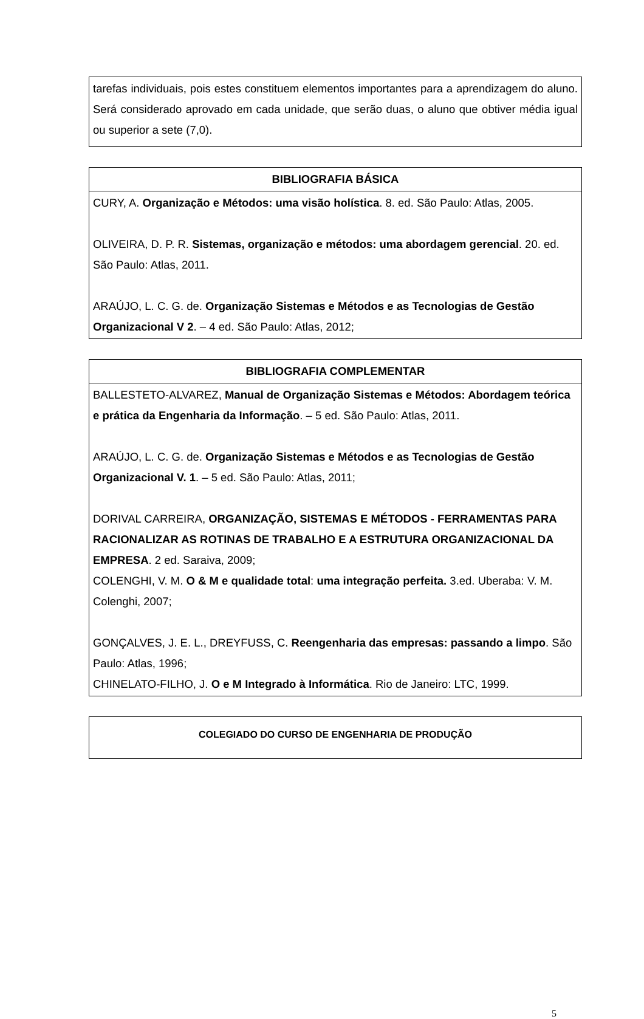| tarefas individuais, pois estes constituem elementos importantes para a aprendizagem do aluno. Será considerado aprovado em cada unidade, que serão duas, o aluno que obtiver média igual ou superior a sete (7,0). |
| BIBLIOGRAFIA BÁSICA |
| --- |
| CURY, A. Organização e Métodos: uma visão holística . 8. ed. São Paulo: Atlas, 2005. OLIVEIRA, D. P. R. Sistemas, organização e métodos: uma abordagem gerencial . 20. ed. São Paulo: Atlas, 2011. ARAÚJO, L. C. G. de. Organização Sistemas e Métodos e as Tecnologias de Gestão Organizacional V 2 . – 4 ed. São Paulo: Atlas, 2012; |
| BIBLIOGRAFIA COMPLEMENTAR |
| --- |
| BALLESTETO-ALVAREZ, Manual de Organização Sistemas e Métodos: Abordagem teórica e prática da Engenharia da Informação . – 5 ed. São Paulo: Atlas, 2011. ARAÚJO, L. C. G. de. Organização Sistemas e Métodos e as Tecnologias de Gestão Organizacional V. 1 . – 5 ed. São Paulo: Atlas, 2011; DORIVAL CARREIRA, ORGANIZAÇÃO, SISTEMAS E MÉTODOS - FERRAMENTAS PARA RACIONALIZAR AS ROTINAS DE TRABALHO E A ESTRUTURA ORGANIZACIONAL DA EMPRESA . 2 ed. Saraiva, 2009; COLENGHI, V. M. O & M e qualidade total : uma integração perfeita. 3.ed. Uberaba: V. M. Colenghi, 2007; GONÇALVES, J. E. L., DREYFUSS, C. Reengenharia das empresas: passando a limpo . São Paulo: Atlas, 1996; CHINELATO-FILHO, J. O e M Integrado à Informática . Rio de Janeiro: LTC, 1999. |
| COLEGIADO DO CURSO DE ENGENHARIA DE PRODUÇÃO |
| --- |
5